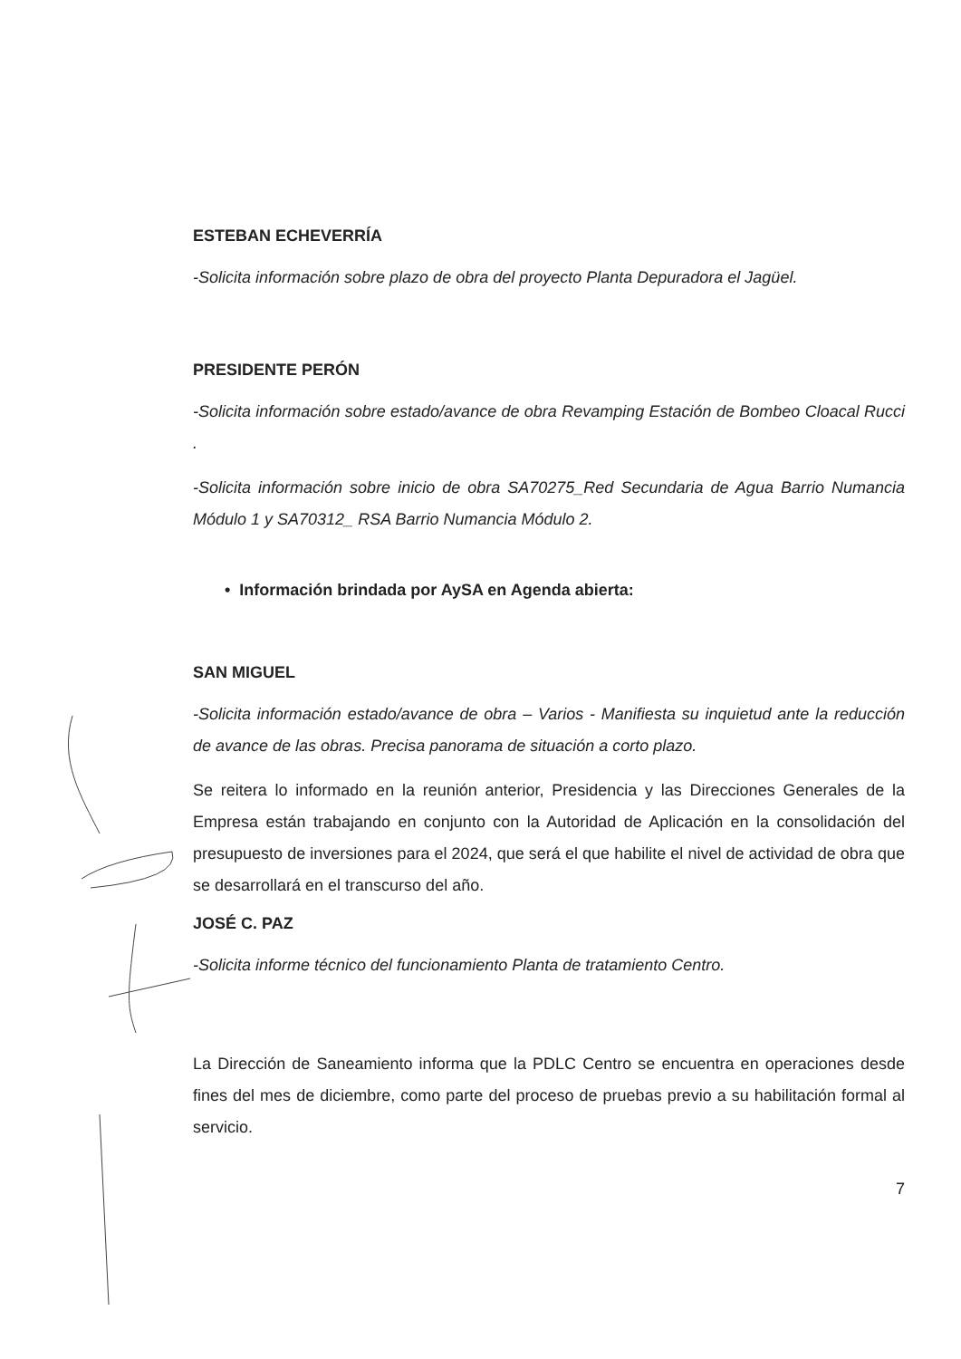ESTEBAN ECHEVERRÍA
-Solicita información sobre plazo de obra del proyecto Planta Depuradora el Jagüel.
PRESIDENTE PERÓN
-Solicita información sobre estado/avance de obra Revamping Estación de Bombeo Cloacal Rucci .
-Solicita información sobre inicio de obra SA70275_Red Secundaria de Agua Barrio Numancia Módulo 1 y SA70312_ RSA Barrio Numancia Módulo 2.
• Información brindada por AySA en Agenda abierta:
SAN MIGUEL
-Solicita información estado/avance de obra – Varios - Manifiesta su inquietud ante la reducción de avance de las obras. Precisa panorama de situación a corto plazo.
Se reitera lo informado en la reunión anterior, Presidencia y las Direcciones Generales de la Empresa están trabajando en conjunto con la Autoridad de Aplicación en la consolidación del presupuesto de inversiones para el 2024, que será el que habilite el nivel de actividad de obra que se desarrollará en el transcurso del año.
JOSÉ C. PAZ
-Solicita informe técnico del funcionamiento Planta de tratamiento Centro.
La Dirección de Saneamiento informa que la PDLC Centro se encuentra en operaciones desde fines del mes de diciembre, como parte del proceso de pruebas previo a su habilitación formal al servicio.
7